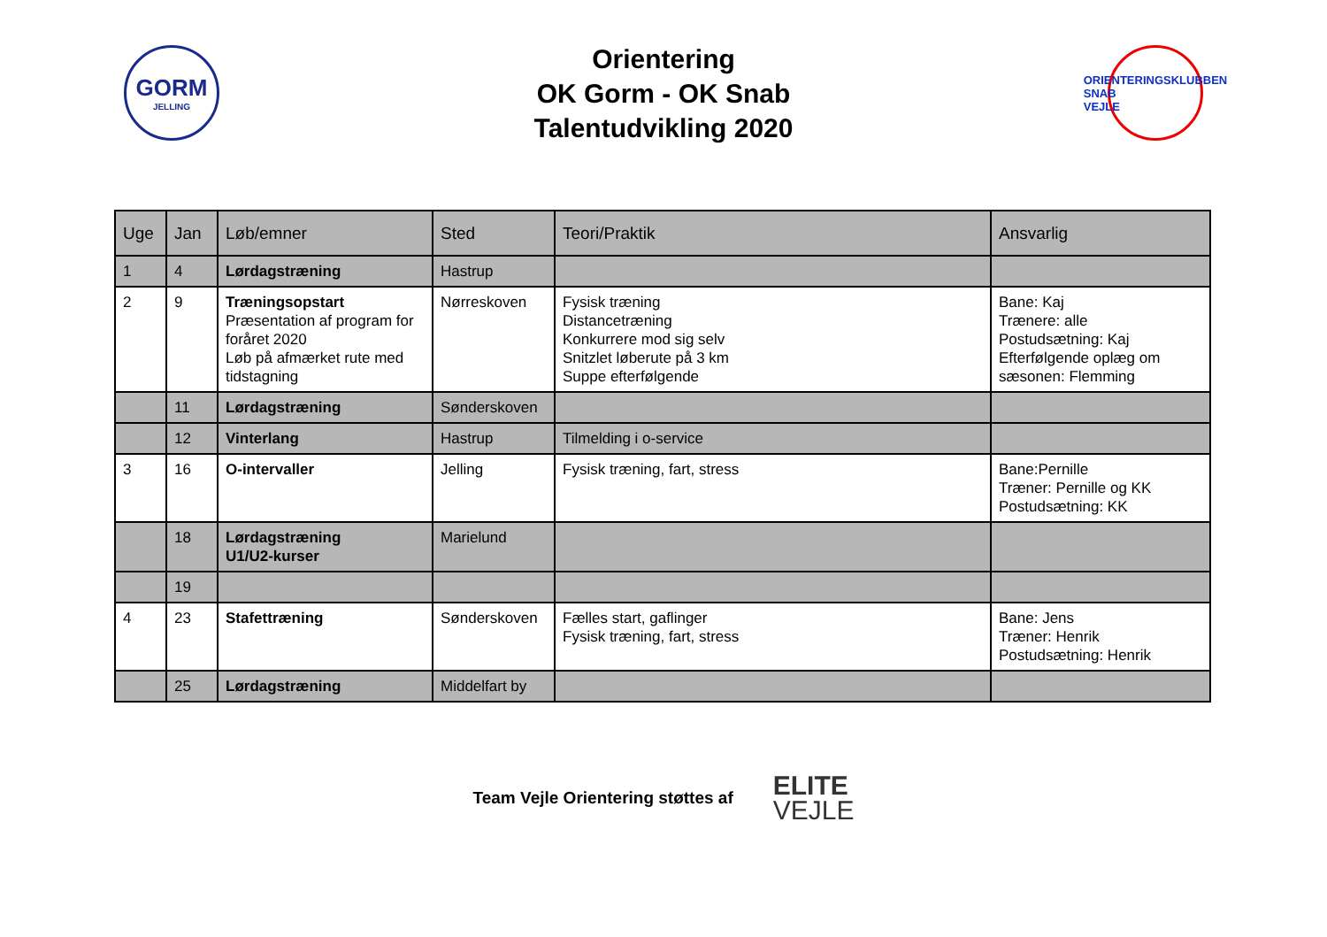GORM
JELLING
Orientering
OK Gorm - OK Snab
Talentudvikling 2020
ORIENTERINGSKLUBBEN
SNAB
VEJLE
| Uge | Jan | Løb/emner | Sted | Teori/Praktik | Ansvarlig |
| --- | --- | --- | --- | --- | --- |
| 1 | 4 | Lørdagstræning | Hastrup | | |
| 2 | 9 | Træningsopstart Præsentation af program for foråret 2020 Løb på afmærket rute med tidstagning | Nørreskoven | Fysisk træning Distancetræning Konkurrere mod sig selv Snitzlet løberute på 3 km Suppe efterfølgende | Bane: Kaj Trænere: alle Postudsætning: Kaj Efterfølgende oplæg om sæsonen: Flemming |
| | 11 | Lørdagstræning | Sønderskoven | | |
| | 12 | Vinterlang | Hastrup | Tilmelding i o-service | |
| 3 | 16 | O-intervaller | Jelling | Fysisk træning, fart, stress | Bane:Pernille Træner: Pernille og KK Postudsætning: KK |
| | 18 | Lørdagstræning U1/U2-kurser | Marielund | | |
| | 19 | | | | |
| 4 | 23 | Stafettræning | Sønderskoven | Fælles start, gaflinger Fysisk træning, fart, stress | Bane: Jens Træner: Henrik Postudsætning: Henrik |
| | 25 | Lørdagstræning | Middelfart by | | |
Team Vejle Orientering støttes af
ELITE
VEJLE